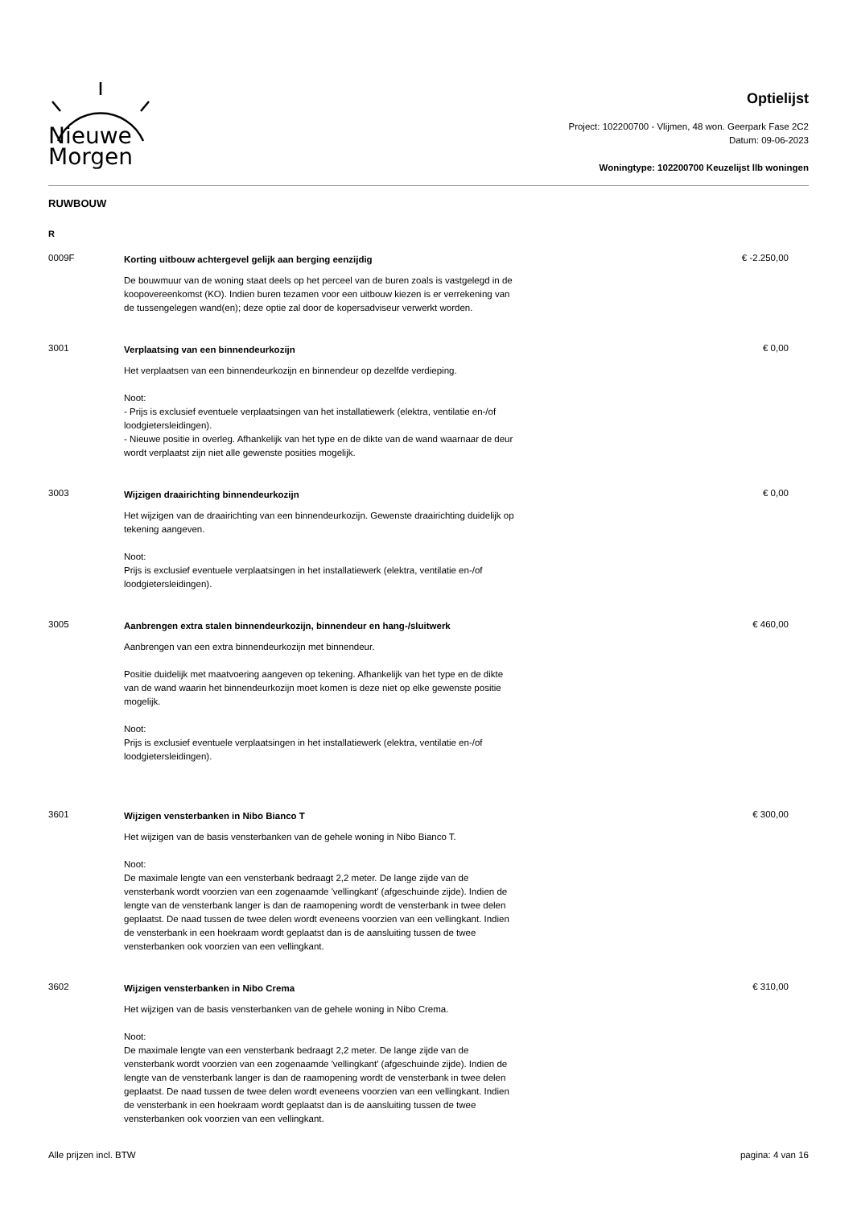Nieuwe
Morgen
Optielijst
Project: 102200700 - Vlijmen, 48 won. Geerpark Fase 2C2
Datum: 09-06-2023
Woningtype: 102200700 Keuzelijst llb woningen
RUWBOUW
R
0009F
Korting uitbouw achtergevel gelijk aan berging eenzijdig
De bouwmuur van de woning staat deels op het perceel van de buren zoals is vastgelegd in de koopovereenkomst (KO). Indien buren tezamen voor een uitbouw kiezen is er verrekening van de tussengelegen wand(en); deze optie zal door de kopersadviseur verwerkt worden.
€ -2.250,00
3001
Verplaatsing van een binnendeurkozijn
Het verplaatsen van een binnendeurkozijn en binnendeur op dezelfde verdieping.
Noot:
- Prijs is exclusief eventuele verplaatsingen van het installatiewerk (elektra, ventilatie en-/of loodgietersleidingen).
- Nieuwe positie in overleg. Afhankelijk van het type en de dikte van de wand waarnaar de deur wordt verplaatst zijn niet alle gewenste posities mogelijk.
€ 0,00
3003
Wijzigen draairichting binnendeurkozijn
Het wijzigen van de draairichting van een binnendeurkozijn. Gewenste draairichting duidelijk op tekening aangeven.
Noot:
Prijs is exclusief eventuele verplaatsingen in het installatiewerk (elektra, ventilatie en-/of loodgietersleidingen).
€ 0,00
3005
Aanbrengen extra stalen binnendeurkozijn, binnendeur en hang-/sluitwerk
Aanbrengen van een extra binnendeurkozijn met binnendeur.
Positie duidelijk met maatvoering aangeven op tekening. Afhankelijk van het type en de dikte van de wand waarin het binnendeurkozijn moet komen is deze niet op elke gewenste positie mogelijk.
Noot:
Prijs is exclusief eventuele verplaatsingen in het installatiewerk (elektra, ventilatie en-/of loodgietersleidingen).
€ 460,00
3601
Wijzigen vensterbanken in Nibo Bianco T
Het wijzigen van de basis vensterbanken van de gehele woning in Nibo Bianco T.
Noot:
De maximale lengte van een vensterbank bedraagt 2,2 meter. De lange zijde van de vensterbank wordt voorzien van een zogenaamde 'vellingkant' (afgeschuinde zijde). Indien de lengte van de vensterbank langer is dan de raamopening wordt de vensterbank in twee delen geplaatst. De naad tussen de twee delen wordt eveneens voorzien van een vellingkant. Indien de vensterbank in een hoekraam wordt geplaatst dan is de aansluiting tussen de twee vensterbanken ook voorzien van een vellingkant.
€ 300,00
3602
Wijzigen vensterbanken in Nibo Crema
Het wijzigen van de basis vensterbanken van de gehele woning in Nibo Crema.
Noot:
De maximale lengte van een vensterbank bedraagt 2,2 meter. De lange zijde van de vensterbank wordt voorzien van een zogenaamde 'vellingkant' (afgeschuinde zijde). Indien de lengte van de vensterbank langer is dan de raamopening wordt de vensterbank in twee delen geplaatst. De naad tussen de twee delen wordt eveneens voorzien van een vellingkant. Indien de vensterbank in een hoekraam wordt geplaatst dan is de aansluiting tussen de twee vensterbanken ook voorzien van een vellingkant.
€ 310,00
Alle prijzen incl. BTW pagina: 4 van 16